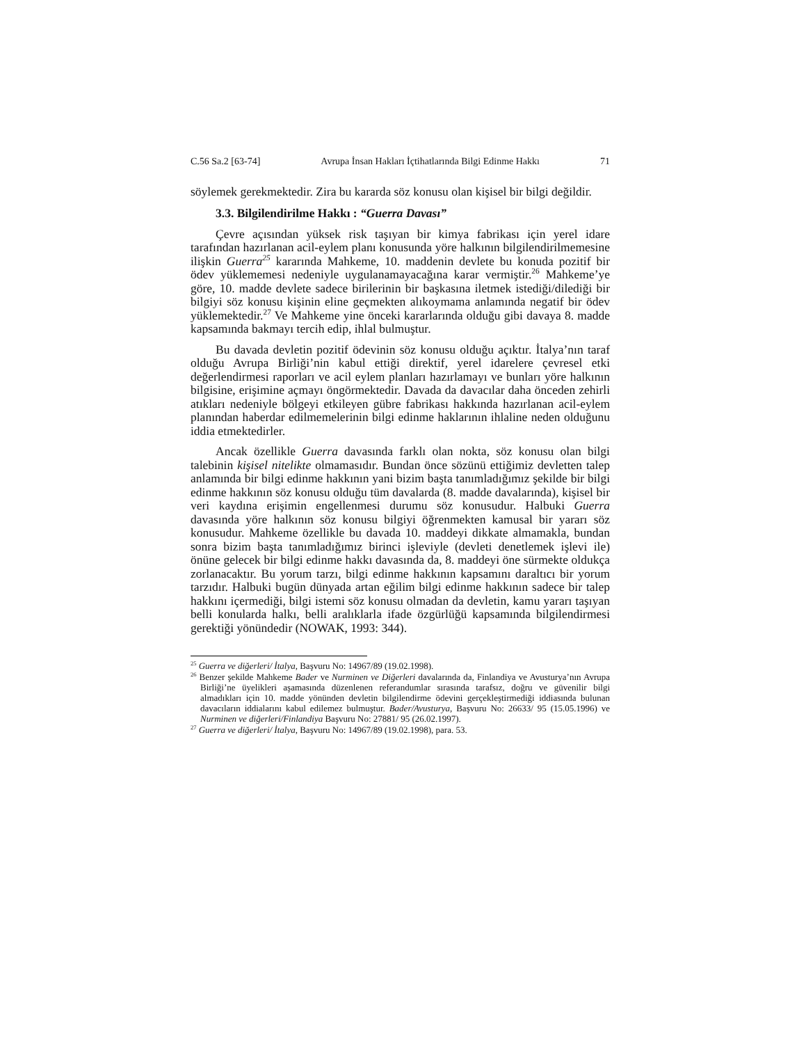C.56 Sa.2 [63-74] Avrupa İnsan Hakları İçtihatlarında Bilgi Edinme Hakkı 71
söylemek gerekmektedir. Zira bu kararda söz konusu olan kişisel bir bilgi değildir.
3.3. Bilgilendirilme Hakkı : “Guerra Davası”
Çevre açısından yüksek risk taşıyan bir kimya fabrikası için yerel idare tarafından hazırlanan acil-eylem planı konusunda yöre halkının bilgilendirilmemesine ilişkin Guerra<sup>25</sup> kararında Mahkeme, 10. maddenin devlete bu konuda pozitif bir ödev yüklememesi nedeniyle uygulanamayacağına karar vermiştir.<sup>26</sup> Mahkeme’ye göre, 10. madde devlete sadece birilerinin bir başkasına iletmek istediği/dilediği bir bilgiyi söz konusu kişinin eline geçmekten alıkoymama anlamında negatif bir ödev yüklemektedir.<sup>27</sup> Ve Mahkeme yine önceki kararlarında olduğu gibi davaya 8. madde kapsamında bakmayı tercih edip, ihlal bulmuştur.
Bu davada devletin pozitif ödevinin söz konusu olduğu açıktır. İtalya’nın taraf olduğu Avrupa Birliği’nin kabul ettiği direktif, yerel idarelere çevresel etki değerlendirmesi raporları ve acil eylem planları hazırlamayı ve bunları yöre halkının bilgisine, erişimine açmayı öngörmektedir. Davada da davacılar daha önceden zehirli atıkları nedeniyle bölgeyi etkileyen gübre fabrikası hakkında hazırlanan acil-eylem planından haberdar edilmemelerinin bilgi edinme haklarının ihlaline neden olduğunu iddia etmektedirler.
Ancak özellikle Guerra davasında farklı olan nokta, söz konusu olan bilgi talebinin kişisel nitelikte olmamasıdır. Bundan önce sözünü ettiğimiz devletten talep anlamında bir bilgi edinme hakkının yani bizim başta tanımladığımız şekilde bir bilgi edinme hakkının söz konusu olduğu tüm davalarda (8. madde davalarında), kişisel bir veri kaydına erişimin engellenmesi durumu söz konusudur. Halbuki Guerra davasında yöre halkının söz konusu bilgiyi öğrenmekten kamusal bir yararı söz konusudur. Mahkeme özellikle bu davada 10. maddeyi dikkate almamakla, bundan sonra bizim başta tanımladığımız birinci işleviyle (devleti denetlemek işlevi ile) önüne gelecek bir bilgi edinme hakkı davasında da, 8. maddeyi öne sürmekte oldukça zorlanacaktır. Bu yorum tarzı, bilgi edinme hakkının kapsamını daraltıcı bir yorum tarzıdır. Halbuki bugün dünyada artan eğilim bilgi edinme hakkının sadece bir talep hakkını içermediği, bilgi istemi söz konusu olmadan da devletin, kamu yararı taşıyan belli konularda halkı, belli aralıklarla ifade özgürlüğü kapsamında bilgilendirmesi gerektiği yönündedir (NOWAK, 1993: 344).
<sup>25</sup> Guerra ve diğerleri/ İtalya, Başvuru No: 14967/89 (19.02.1998).
<sup>26</sup> Benzer şekilde Mahkeme Bader ve Nurminen ve Diğerleri davalarında da, Finlandiya ve Avusturya’nın Avrupa Birliği’ne üyelikleri aşamasında düzenlenen referandumlar sırasında tarafsız, doğru ve güvenilir bilgi almadıkları için 10. madde yönünden devletin bilgilendirme ödevini gerçekleştirmediği iddiasında bulunan davacıların iddialarını kabul edilemez bulmuştur. Bader/Avusturya, Başvuru No: 26633/ 95 (15.05.1996) ve Nurminen ve diğerleri/Finlandiya Başvuru No: 27881/ 95 (26.02.1997).
<sup>27</sup> Guerra ve diğerleri/ İtalya, Başvuru No: 14967/89 (19.02.1998), para. 53.